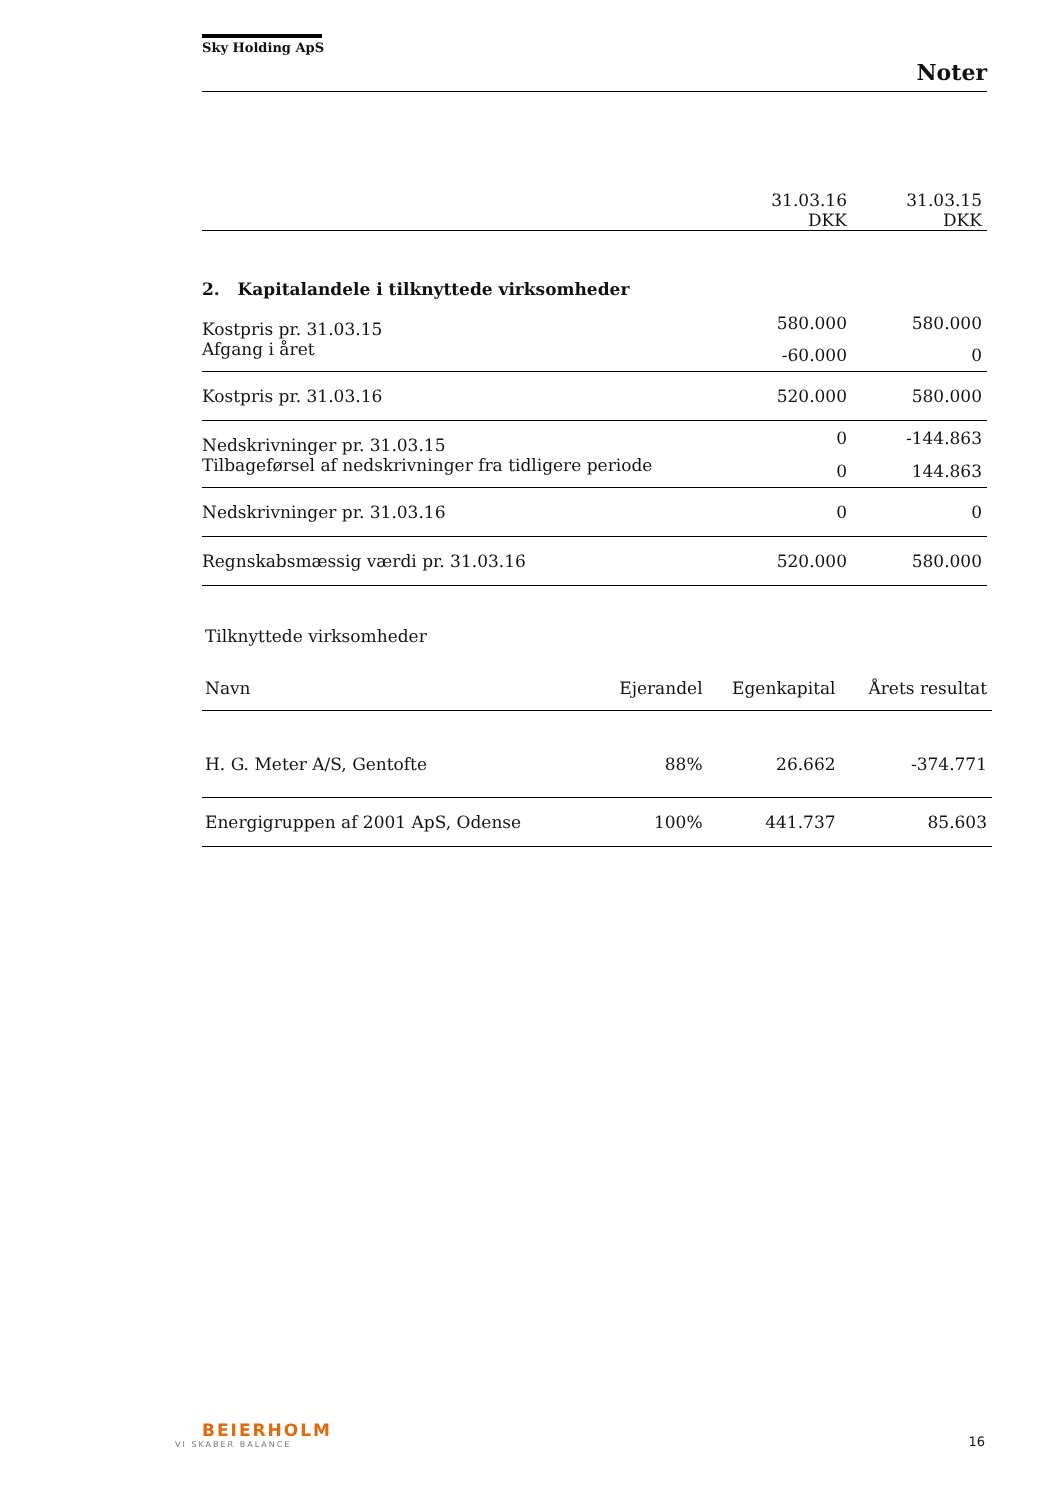Sky Holding ApS
Noter
| | 31.03.16 DKK | 31.03.15 DKK |
| 2. Kapitalandele i tilknyttede virksomheder | | |
| Kostpris pr. 31.03.15 | 580.000 | 580.000 |
| Afgang i året | -60.000 | 0 |
| Kostpris pr. 31.03.16 | 520.000 | 580.000 |
| Nedskrivninger pr. 31.03.15 | 0 | -144.863 |
| Tilbageførsel af nedskrivninger fra tidligere periode | 0 | 144.863 |
| Nedskrivninger pr. 31.03.16 | 0 | 0 |
| Regnskabsmæssig værdi pr. 31.03.16 | 520.000 | 580.000 |
Tilknyttede virksomheder
| Navn | Ejerandel | Egenkapital | Årets resultat |
| --- | --- | --- | --- |
| H. G. Meter A/S, Gentofte | 88% | 26.662 | -374.771 |
| Energigruppen af 2001 ApS, Odense | 100% | 441.737 | 85.603 |
BEIERHOLM
VI SKABER BALANCE
16